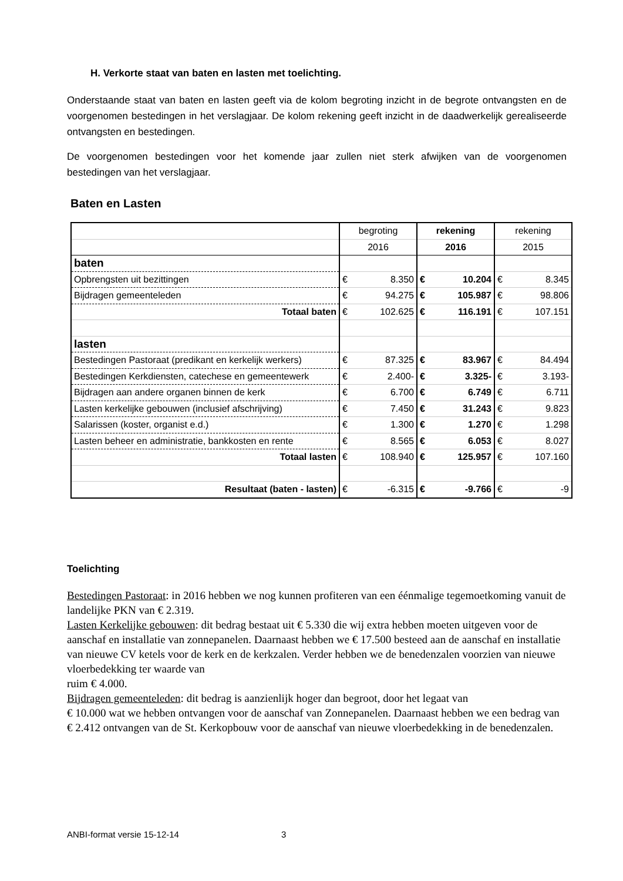H. Verkorte staat van baten en lasten met toelichting.
Onderstaande staat van baten en lasten geeft via de kolom begroting inzicht in de begrote ontvangsten en de voorgenomen bestedingen in het verslagjaar. De kolom rekening geeft inzicht in de daadwerkelijk gerealiseerde ontvangsten en bestedingen.
De voorgenomen bestedingen voor het komende jaar zullen niet sterk afwijken van de voorgenomen bestedingen van het verslagjaar.
Baten en Lasten
| | begroting | | rekening | | rekening | |
| | 2016 | | 2016 | | 2015 | |
| baten | | | | | | |
| Opbrengsten uit bezittingen | € | 8.350 | € | 10.204 | € | 8.345 |
| Bijdragen gemeenteleden | € | 94.275 | € | 105.987 | € | 98.806 |
| Totaal baten | € | 102.625 | € | 116.191 | € | 107.151 |
| lasten | | | | | | |
| Bestedingen Pastoraat (predikant en kerkelijk werkers) | € | 87.325 | € | 83.967 | € | 84.494 |
| Bestedingen Kerkdiensten, catechese en gemeentewerk | € | 2.400- | € | 3.325- | € | 3.193- |
| Bijdragen aan andere organen binnen de kerk | € | 6.700 | € | 6.749 | € | 6.711 |
| Lasten kerkelijke gebouwen (inclusief afschrijving) | € | 7.450 | € | 31.243 | € | 9.823 |
| Salarissen (koster, organist e.d.) | € | 1.300 | € | 1.270 | € | 1.298 |
| Lasten beheer en administratie, bankkosten en rente | € | 8.565 | € | 6.053 | € | 8.027 |
| Totaal lasten | € | 108.940 | € | 125.957 | € | 107.160 |
| Resultaat (baten - lasten) | € | -6.315 | € | -9.766 | € | -9 |
Toelichting
Bestedingen Pastoraat: in 2016 hebben we nog kunnen profiteren van een éénmalige tegemoetkoming vanuit de landelijke PKN van € 2.319.
Lasten Kerkelijke gebouwen: dit bedrag bestaat uit € 5.330 die wij extra hebben moeten uitgeven voor de aanschaf en installatie van zonnepanelen. Daarnaast hebben we € 17.500 besteed aan de aanschaf en installatie van nieuwe CV ketels voor de kerk en de kerkzalen. Verder hebben we de benedenzalen voorzien van nieuwe vloerbedekking ter waarde van
ruim € 4.000.
Bijdragen gemeenteleden: dit bedrag is aanzienlijk hoger dan begroot, door het legaat van
€ 10.000 wat we hebben ontvangen voor de aanschaf van Zonnepanelen. Daarnaast hebben we een bedrag van € 2.412 ontvangen van de St. Kerkopbouw voor de aanschaf van nieuwe vloerbedekking in de benedenzalen.
ANBI-format versie 15-12-14 3